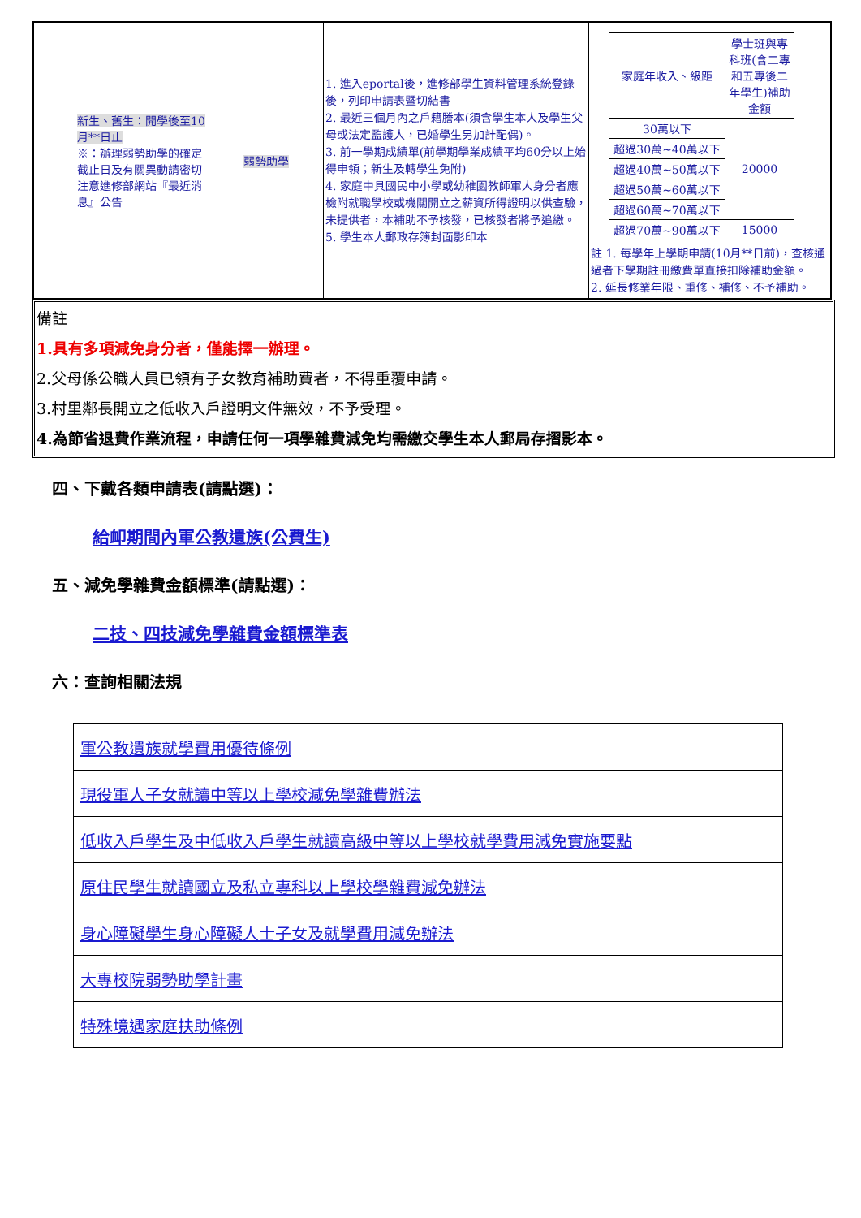| | 新生、舊生：開學後至10月**日止 ※：辦理弱勢助學的確定截止日及有關異動請密切注意進修部網站『最近消息』公告 | 弱勢助學 | 1. 進入eportal後，進修部學生資料管理系統登錄後，列印申請表暨切結書 2. 最近三個月內之戶籍謄本(須含學生本人及學生父母或法定監護人，已婚學生另加計配偶)。 3. 前一學期成績單(前學期學業成績平均60分以上始得申領；新生及轉學生免附) 4. 家庭中具國民中小學或幼稚園教師軍人身分者應檢附就職學校或機關開立之薪資所得證明以供查驗，未提供者，本補助不予核發，已核發者將予追繳。 5. 學生本人郵政存簿封面影印本 | / 家庭年收入、級距 / 學士班與專科班(含二專和五專後二年學生)補助金額 / / 30萬以下 / 20000 / / 超過30萬~40萬以下 / / / 超過40萬~50萬以下 / / / 超過50萬~60萬以下 / / / 超過60萬~70萬以下 / / / 超過70萬~90萬以下 / 15000 / 註 1. 每學年上學期申請(10月**日前)，查核通過者下學期註冊繳費單直接扣除補助金額。 2. 延長修業年限、重修、補修、不予補助。 |
備註
1.具有多項減免身分者，僅能擇一辦理。
2.父母係公職人員已領有子女教育補助費者，不得重覆申請。
3.村里鄰長開立之低收入戶證明文件無效，不予受理。
4.為節省退費作業流程，申請任何一項學雜費減免均需繳交學生本人郵局存摺影本。
四、下戴各類申請表(請點選)：
給卹期間內軍公教遺族(公費生)
五、減免學雜費金額標準(請點選)：
二技、四技減免學雜費金額標準表
六：查詢相關法規
| 軍公教遺族就學費用優待條例 |
| 現役軍人子女就讀中等以上學校減免學雜費辦法 |
| 低收入戶學生及中低收入戶學生就讀高級中等以上學校就學費用減免實施要點 |
| 原住民學生就讀國立及私立專科以上學校學雜費減免辦法 |
| 身心障礙學生身心障礙人士子女及就學費用減免辦法 |
| 大專校院弱勢助學計畫 |
| 特殊境遇家庭扶助條例 |